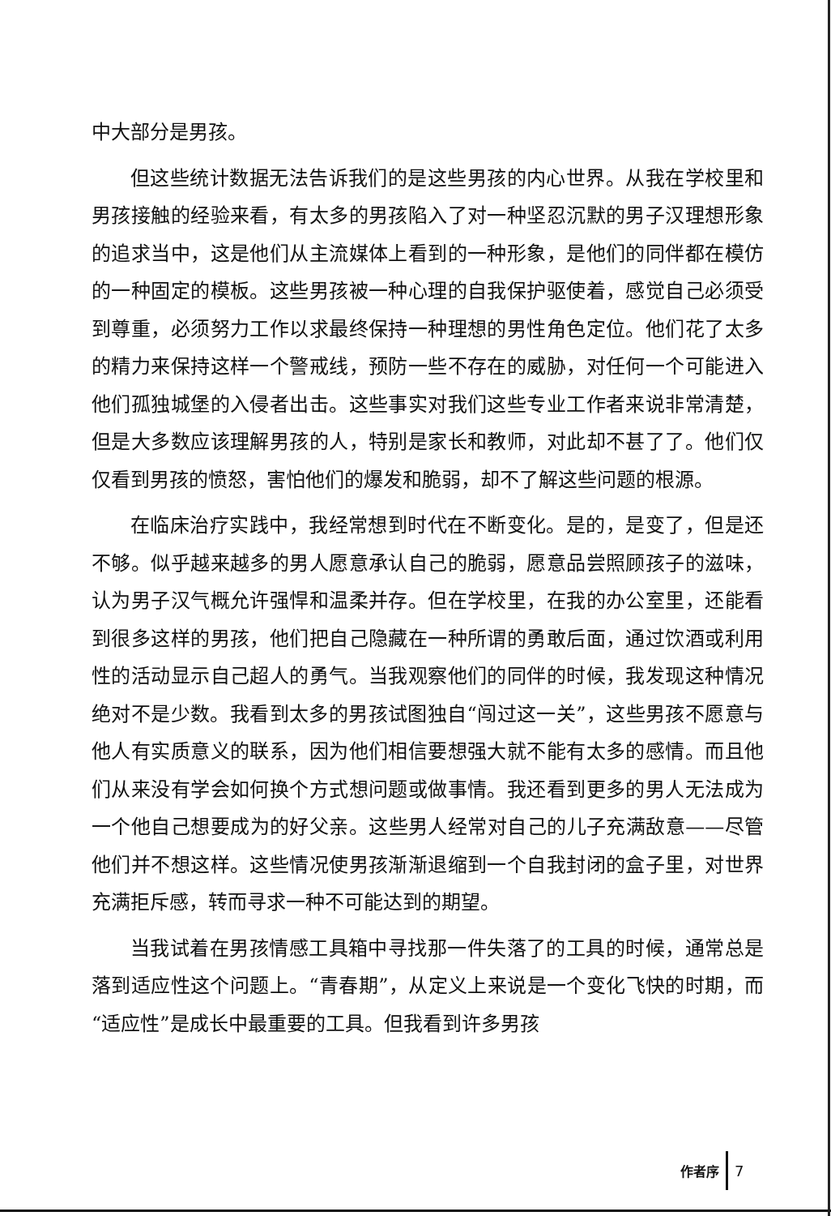中大部分是男孩。
但这些统计数据无法告诉我们的是这些男孩的内心世界。从我在学校里和男孩接触的经验来看，有太多的男孩陷入了对一种坚忍沉默的男子汉理想形象的追求当中，这是他们从主流媒体上看到的一种形象，是他们的同伴都在模仿的一种固定的模板。这些男孩被一种心理的自我保护驱使着，感觉自己必须受到尊重，必须努力工作以求最终保持一种理想的男性角色定位。他们花了太多的精力来保持这样一个警戒线，预防一些不存在的威胁，对任何一个可能进入他们孤独城堡的入侵者出击。这些事实对我们这些专业工作者来说非常清楚，但是大多数应该理解男孩的人，特别是家长和教师，对此却不甚了了。他们仅仅看到男孩的愤怒，害怕他们的爆发和脆弱，却不了解这些问题的根源。
在临床治疗实践中，我经常想到时代在不断变化。是的，是变了，但是还不够。似乎越来越多的男人愿意承认自己的脆弱，愿意品尝照顾孩子的滋味，认为男子汉气概允许强悍和温柔并存。但在学校里，在我的办公室里，还能看到很多这样的男孩，他们把自己隐藏在一种所谓的勇敢后面，通过饮酒或利用性的活动显示自己超人的勇气。当我观察他们的同伴的时候，我发现这种情况绝对不是少数。我看到太多的男孩试图独自“闯过这一关”，这些男孩不愿意与他人有实质意义的联系，因为他们相信要想强大就不能有太多的感情。而且他们从来没有学会如何换个方式想问题或做事情。我还看到更多的男人无法成为一个他自己想要成为的好父亲。这些男人经常对自己的儿子充满敌意——尽管他们并不想这样。这些情况使男孩渐渐退缩到一个自我封闭的盒子里，对世界充满拒斥感，转而寻求一种不可能达到的期望。
当我试着在男孩情感工具箱中寻找那一件失落了的工具的时候，通常总是落到适应性这个问题上。“青春期”，从定义上来说是一个变化飞快的时期，而“适应性”是成长中最重要的工具。但我看到许多男孩
作者序 7